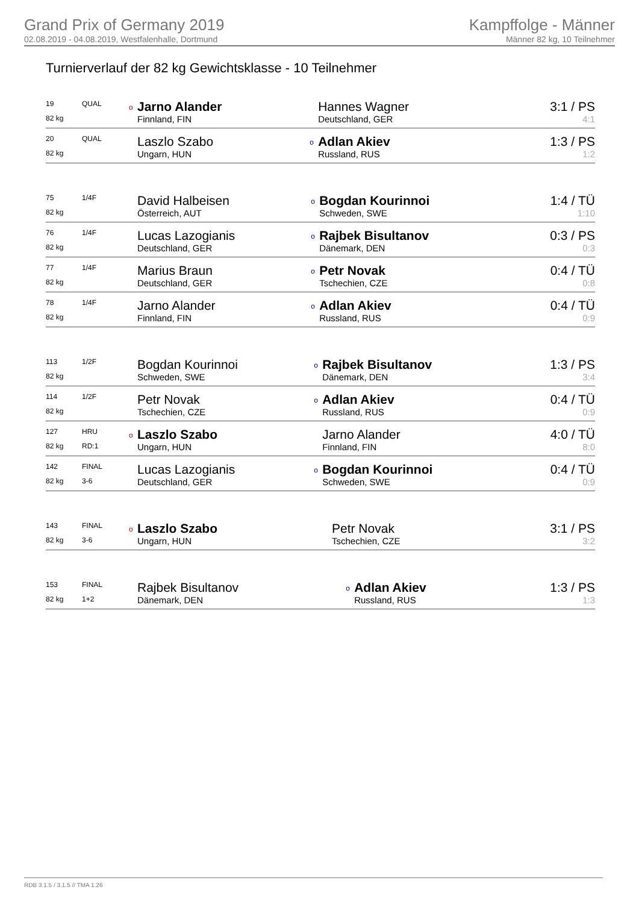Grand Prix of Germany 2019
02.08.2019 - 04.08.2019, Westfalenhalle, Dortmund
Kampffolge - Männer
Männer 82 kg, 10 Teilnehmer
Turnierverlauf der 82 kg Gewichtsklasse - 10 Teilnehmer
| 19 | QUAL | o | Jarno Alander | | Hannes Wagner | 3:1 / PS |
| 82 kg | | | Finnland, FIN | | Deutschland, GER | 4:1 |
| 20 | QUAL | | Laszlo Szabo | o | Adlan Akiev | 1:3 / PS |
| 82 kg | | | Ungarn, HUN | | Russland, RUS | 1:2 |
| 75 | 1/4F | | David Halbeisen | o | Bogdan Kourinnoi | 1:4 / TÜ |
| 82 kg | | | Österreich, AUT | | Schweden, SWE | 1:10 |
| 76 | 1/4F | | Lucas Lazogianis | o | Rajbek Bisultanov | 0:3 / PS |
| 82 kg | | | Deutschland, GER | | Dänemark, DEN | 0:3 |
| 77 | 1/4F | | Marius Braun | o | Petr Novak | 0:4 / TÜ |
| 82 kg | | | Deutschland, GER | | Tschechien, CZE | 0:8 |
| 78 | 1/4F | | Jarno Alander | o | Adlan Akiev | 0:4 / TÜ |
| 82 kg | | | Finnland, FIN | | Russland, RUS | 0:9 |
| 113 | 1/2F | | Bogdan Kourinnoi | o | Rajbek Bisultanov | 1:3 / PS |
| 82 kg | | | Schweden, SWE | | Dänemark, DEN | 3:4 |
| 114 | 1/2F | | Petr Novak | o | Adlan Akiev | 0:4 / TÜ |
| 82 kg | | | Tschechien, CZE | | Russland, RUS | 0:9 |
| 127 | HRU | o | Laszlo Szabo | | Jarno Alander | 4:0 / TÜ |
| 82 kg | RD:1 | | Ungarn, HUN | | Finnland, FIN | 8:0 |
| 142 | FINAL | | Lucas Lazogianis | o | Bogdan Kourinnoi | 0:4 / TÜ |
| 82 kg | 3-6 | | Deutschland, GER | | Schweden, SWE | 0:9 |
| 143 | FINAL | o | Laszlo Szabo | | Petr Novak | 3:1 / PS |
| 82 kg | 3-6 | | Ungarn, HUN | | Tschechien, CZE | 3:2 |
| 153 | FINAL | | Rajbek Bisultanov | o | Adlan Akiev | 1:3 / PS |
| 82 kg | 1+2 | | Dänemark, DEN | | Russland, RUS | 1:3 |
RDB 3.1.5 / 3.1.5 // TMA 1.26